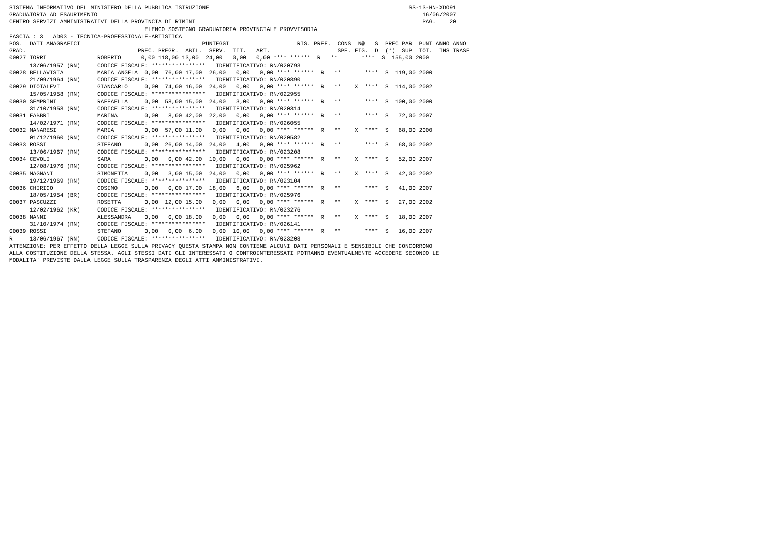SISTEMA INFORMATIVO DEL MINISTERO DELLA PUBBLICA ISTRUZIONE                                                           SS-13-HN-XDO91
GRADUATORIA AD ESAURIMENTO                                                                                                16/06/2007
CENTRO SERVIZI AMMINISTRATIVI DELLA PROVINCIA DI RIMINI                                                                   PAG.    20
                                        ELENCO SOSTEGNO GRADUATORIA PROVINCIALE PROVVISORIA
FASCIA : 3   AD03 - TECNICA-PROFESSIONALE-ARTISTICA
POS.  DATI ANAGRAFICI                                    PUNTEGGI                    RIS. PREF.  CONS  N@   S  PREC PAR  PUNT ANNO ANNO
GRAD.                                 PREC. PREGR.  ABIL.  SERV.  TIT.   ART.                    SPE. FIG.  D  (*)  SUP  TOT.  INS TRASF
00027 TORRI               ROBERTO      0,00 118,00 13,00  24,00   0,00   0,00 **** ******  R   **       ****  S  155,00 2000
      13/06/1957 (RN)     CODICE FISCALE: ****************   IDENTIFICATIVO: RN/020793
00028 BELLAVISTA          MARIA ANGELA  0,00  76,00 17,00  26,00   0,00   0,00 **** ******  R   **       ****  S  119,00 2000
      21/09/1964 (RN)     CODICE FISCALE: ****************   IDENTIFICATIVO: RN/020890
00029 DIOTALEVI           GIANCARLO     0,00  74,00 16,00  24,00   0,00   0,00 **** ******  R   **    X  ****  S  114,00 2002
      15/05/1958 (RN)     CODICE FISCALE: ****************   IDENTIFICATIVO: RN/022955
00030 SEMPRINI            RAFFAELLA     0,00  58,00 15,00  24,00   3,00   0,00 **** ******  R   **       ****  S  100,00 2000
      31/10/1958 (RN)     CODICE FISCALE: ****************   IDENTIFICATIVO: RN/020314
00031 FABBRI              MARINA        0,00   8,00 42,00  22,00   0,00   0,00 **** ******  R   **       ****  S   72,00 2007
      14/02/1971 (RN)     CODICE FISCALE: ****************   IDENTIFICATIVO: RN/026055
00032 MANARESI            MARIA         0,00  57,00 11,00   0,00   0,00   0,00 **** ******  R   **    X  ****  S   68,00 2000
      01/12/1960 (RN)     CODICE FISCALE: ****************   IDENTIFICATIVO: RN/020582
00033 ROSSI               STEFANO       0,00  26,00 14,00  24,00   4,00   0,00 **** ******  R   **       ****  S   68,00 2002
      13/06/1967 (RN)     CODICE FISCALE: ****************   IDENTIFICATIVO: RN/023208
00034 CEVOLI              SARA          0,00   0,00 42,00  10,00   0,00   0,00 **** ******  R   **    X  ****  S   52,00 2007
      12/08/1976 (RN)     CODICE FISCALE: ****************   IDENTIFICATIVO: RN/025962
00035 MAGNANI             SIMONETTA     0,00   3,00 15,00  24,00   0,00   0,00 **** ******  R   **    X  ****  S   42,00 2002
      19/12/1969 (RN)     CODICE FISCALE: ****************   IDENTIFICATIVO: RN/023104
00036 CHIRICO             COSIMO        0,00   0,00 17,00  18,00   6,00   0,00 **** ******  R   **       ****  S   41,00 2007
      18/05/1954 (BR)     CODICE FISCALE: ****************   IDENTIFICATIVO: RN/025976
00037 PASCUZZI            ROSETTA       0,00  12,00 15,00   0,00   0,00   0,00 **** ******  R   **    X  ****  S   27,00 2002
      12/02/1962 (KR)     CODICE FISCALE: ****************   IDENTIFICATIVO: RN/023276
00038 NANNI               ALESSANDRA    0,00   0,00 18,00   0,00   0,00   0,00 **** ******  R   **    X  ****  S   18,00 2007
      31/10/1974 (RN)     CODICE FISCALE: ****************   IDENTIFICATIVO: RN/026141
00039 ROSSI               STEFANO       0,00   0,00  6,00   0,00  10,00   0,00 **** ******  R   **       ****  S   16,00 2007
R     13/06/1967 (RN)     CODICE FISCALE: ****************   IDENTIFICATIVO: RN/023208
ATTENZIONE: PER EFFETTO DELLA LEGGE SULLA PRIVACY QUESTA STAMPA NON CONTIENE ALCUNI DATI PERSONALI E SENSIBILI CHE CONCORRONO
ALLA COSTITUZIONE DELLA STESSA. AGLI STESSI DATI GLI INTERESSATI O CONTROINTERESSATI POTRANNO EVENTUALMENTE ACCEDERE SECONDO LE
MODALITA' PREVISTE DALLA LEGGE SULLA TRASPARENZA DEGLI ATTI AMMINISTRATIVI.